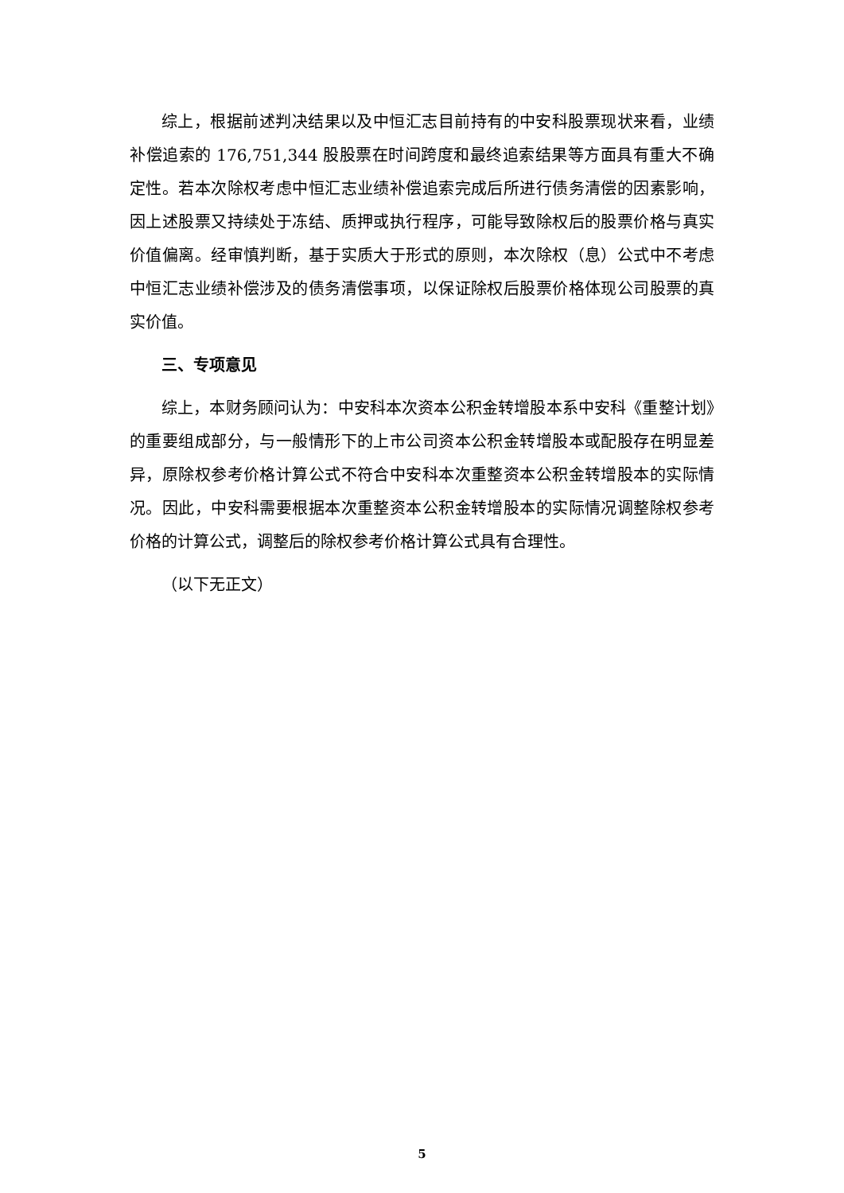综上，根据前述判决结果以及中恒汇志目前持有的中安科股票现状来看，业绩补偿追索的 176,751,344 股股票在时间跨度和最终追索结果等方面具有重大不确定性。若本次除权考虑中恒汇志业绩补偿追索完成后所进行债务清偿的因素影响，因上述股票又持续处于冻结、质押或执行程序，可能导致除权后的股票价格与真实价值偏离。经审慎判断，基于实质大于形式的原则，本次除权（息）公式中不考虑中恒汇志业绩补偿涉及的债务清偿事项，以保证除权后股票价格体现公司股票的真实价值。
三、专项意见
综上，本财务顾问认为：中安科本次资本公积金转增股本系中安科《重整计划》的重要组成部分，与一般情形下的上市公司资本公积金转增股本或配股存在明显差异，原除权参考价格计算公式不符合中安科本次重整资本公积金转增股本的实际情况。因此，中安科需要根据本次重整资本公积金转增股本的实际情况调整除权参考价格的计算公式，调整后的除权参考价格计算公式具有合理性。
（以下无正文）
5